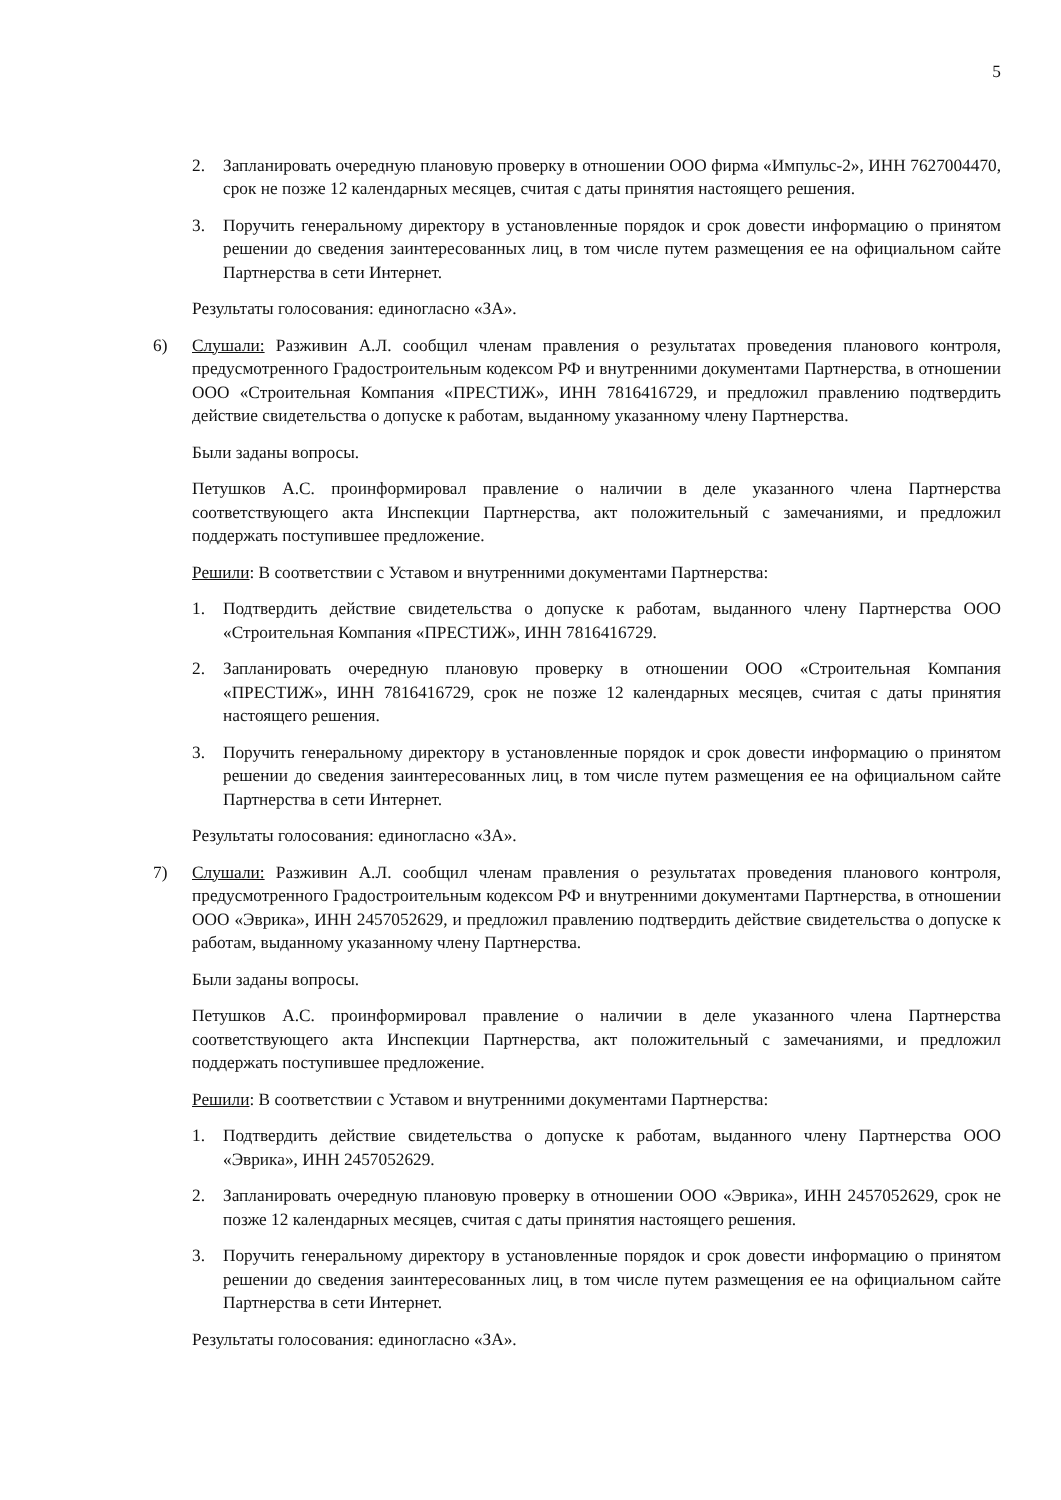5
2. Запланировать очередную плановую проверку в отношении ООО фирма «Импульс-2», ИНН 7627004470, срок не позже 12 календарных месяцев, считая с даты принятия настоящего решения.
3. Поручить генеральному директору в установленные порядок и срок довести информацию о принятом решении до сведения заинтересованных лиц, в том числе путем размещения ее на официальном сайте Партнерства в сети Интернет.
Результаты голосования: единогласно «ЗА».
6) Слушали: Разживин А.Л. сообщил членам правления о результатах проведения планового контроля, предусмотренного Градостроительным кодексом РФ и внутренними документами Партнерства, в отношении ООО «Строительная Компания «ПРЕСТИЖ», ИНН 7816416729, и предложил правлению подтвердить действие свидетельства о допуске к работам, выданному указанному члену Партнерства.
Были заданы вопросы.
Петушков А.С. проинформировал правление о наличии в деле указанного члена Партнерства соответствующего акта Инспекции Партнерства, акт положительный с замечаниями, и предложил поддержать поступившее предложение.
Решили: В соответствии с Уставом и внутренними документами Партнерства:
1. Подтвердить действие свидетельства о допуске к работам, выданного члену Партнерства ООО «Строительная Компания «ПРЕСТИЖ», ИНН 7816416729.
2. Запланировать очередную плановую проверку в отношении ООО «Строительная Компания «ПРЕСТИЖ», ИНН 7816416729, срок не позже 12 календарных месяцев, считая с даты принятия настоящего решения.
3. Поручить генеральному директору в установленные порядок и срок довести информацию о принятом решении до сведения заинтересованных лиц, в том числе путем размещения ее на официальном сайте Партнерства в сети Интернет.
Результаты голосования: единогласно «ЗА».
7) Слушали: Разживин А.Л. сообщил членам правления о результатах проведения планового контроля, предусмотренного Градостроительным кодексом РФ и внутренними документами Партнерства, в отношении ООО «Эврика», ИНН 2457052629, и предложил правлению подтвердить действие свидетельства о допуске к работам, выданному указанному члену Партнерства.
Были заданы вопросы.
Петушков А.С. проинформировал правление о наличии в деле указанного члена Партнерства соответствующего акта Инспекции Партнерства, акт положительный с замечаниями, и предложил поддержать поступившее предложение.
Решили: В соответствии с Уставом и внутренними документами Партнерства:
1. Подтвердить действие свидетельства о допуске к работам, выданного члену Партнерства ООО «Эврика», ИНН 2457052629.
2. Запланировать очередную плановую проверку в отношении ООО «Эврика», ИНН 2457052629, срок не позже 12 календарных месяцев, считая с даты принятия настоящего решения.
3. Поручить генеральному директору в установленные порядок и срок довести информацию о принятом решении до сведения заинтересованных лиц, в том числе путем размещения ее на официальном сайте Партнерства в сети Интернет.
Результаты голосования: единогласно «ЗА».